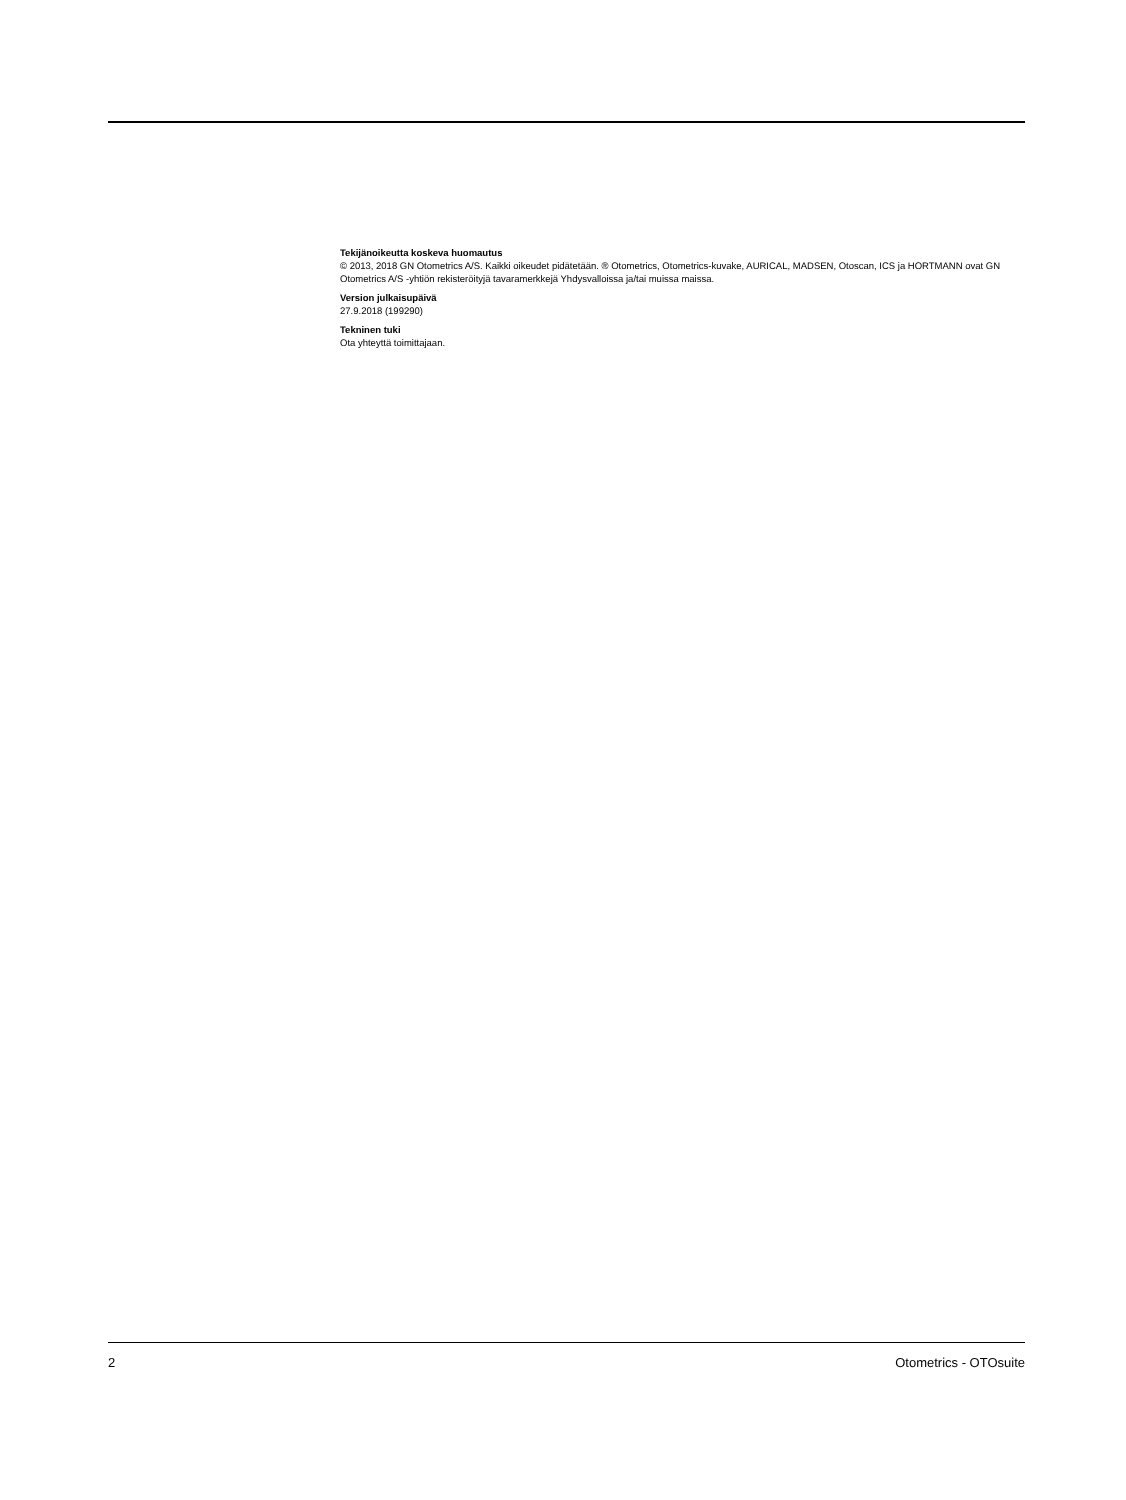Tekijänoikeutta koskeva huomautus
© 2013, 2018 GN Otometrics A/S. Kaikki oikeudet pidätetään. ® Otometrics, Otometrics-kuvake, AURICAL, MADSEN, Otoscan, ICS ja HORTMANN ovat GN Otometrics A/S -yhtiön rekisteröityjä tavaramerkkejä Yhdysvalloissa ja/tai muissa maissa.
Version julkaisupäivä
27.9.2018 (199290)
Tekninen tuki
Ota yhteyttä toimittajaan.
2 Otometrics - OTOsuite